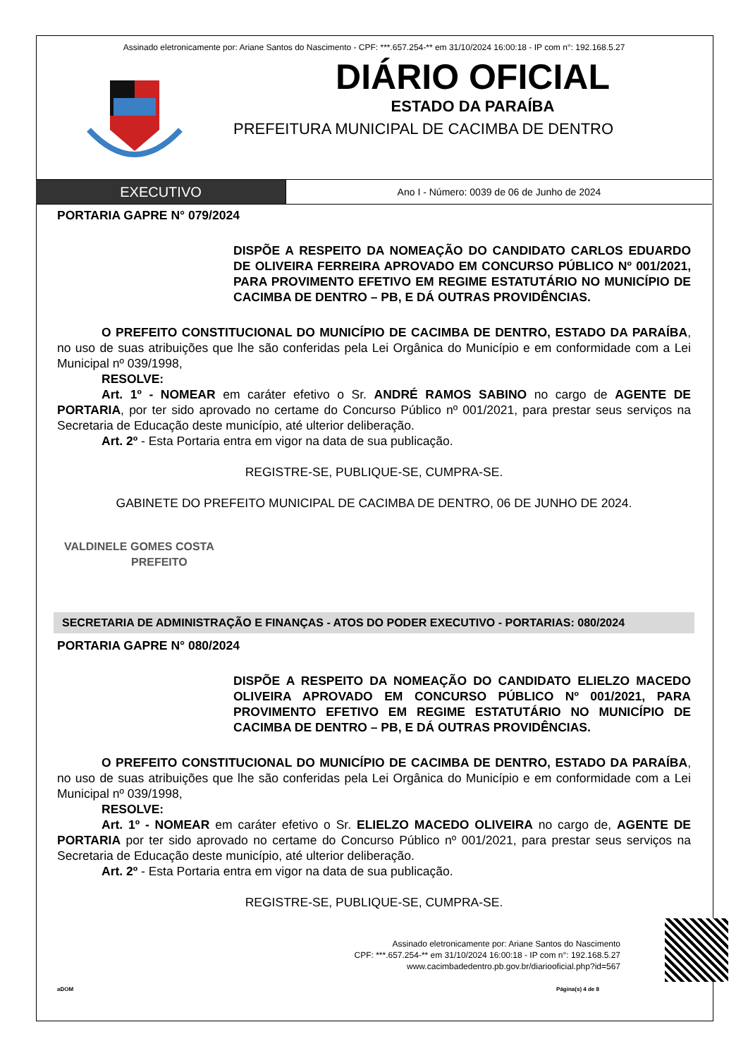Assinado eletronicamente por: Ariane Santos do Nascimento - CPF: ***.657.254-** em 31/10/2024 16:00:18 - IP com n°: 192.168.5.27
DIÁRIO OFICIAL
ESTADO DA PARAÍBA
PREFEITURA MUNICIPAL DE CACIMBA DE DENTRO
EXECUTIVO
Ano I - Número: 0039 de 06 de Junho de 2024
PORTARIA GAPRE N° 079/2024
DISPÕE A RESPEITO DA NOMEAÇÃO DO CANDIDATO CARLOS EDUARDO DE OLIVEIRA FERREIRA APROVADO EM CONCURSO PÚBLICO Nº 001/2021, PARA PROVIMENTO EFETIVO EM REGIME ESTATUTÁRIO NO MUNICÍPIO DE CACIMBA DE DENTRO – PB, E DÁ OUTRAS PROVIDÊNCIAS.
O PREFEITO CONSTITUCIONAL DO MUNICÍPIO DE CACIMBA DE DENTRO, ESTADO DA PARAÍBA, no uso de suas atribuições que lhe são conferidas pela Lei Orgânica do Município e em conformidade com a Lei Municipal nº 039/1998,
RESOLVE:
Art. 1º - NOMEAR em caráter efetivo o Sr. ANDRÉ RAMOS SABINO no cargo de AGENTE DE PORTARIA, por ter sido aprovado no certame do Concurso Público nº 001/2021, para prestar seus serviços na Secretaria de Educação deste município, até ulterior deliberação.
Art. 2º - Esta Portaria entra em vigor na data de sua publicação.
REGISTRE-SE, PUBLIQUE-SE, CUMPRA-SE.
GABINETE DO PREFEITO MUNICIPAL DE CACIMBA DE DENTRO, 06 DE JUNHO DE 2024.
VALDINELE GOMES COSTA
PREFEITO
SECRETARIA DE ADMINISTRAÇÃO E FINANÇAS - ATOS DO PODER EXECUTIVO - PORTARIAS: 080/2024
PORTARIA GAPRE N° 080/2024
DISPÕE A RESPEITO DA NOMEAÇÃO DO CANDIDATO ELIELZO MACEDO OLIVEIRA APROVADO EM CONCURSO PÚBLICO Nº 001/2021, PARA PROVIMENTO EFETIVO EM REGIME ESTATUTÁRIO NO MUNICÍPIO DE CACIMBA DE DENTRO – PB, E DÁ OUTRAS PROVIDÊNCIAS.
O PREFEITO CONSTITUCIONAL DO MUNICÍPIO DE CACIMBA DE DENTRO, ESTADO DA PARAÍBA, no uso de suas atribuições que lhe são conferidas pela Lei Orgânica do Município e em conformidade com a Lei Municipal nº 039/1998,
RESOLVE:
Art. 1º - NOMEAR em caráter efetivo o Sr. ELIELZO MACEDO OLIVEIRA no cargo de, AGENTE DE PORTARIA por ter sido aprovado no certame do Concurso Público nº 001/2021, para prestar seus serviços na Secretaria de Educação deste município, até ulterior deliberação.
Art. 2º - Esta Portaria entra em vigor na data de sua publicação.
REGISTRE-SE, PUBLIQUE-SE, CUMPRA-SE.
Assinado eletronicamente por: Ariane Santos do Nascimento
CPF: ***.657.254-** em 31/10/2024 16:00:18 - IP com n°: 192.168.5.27
www.cacimbadedentro.pb.gov.br/diariooficial.php?id=567
aDOM Página(s) 4 de 8